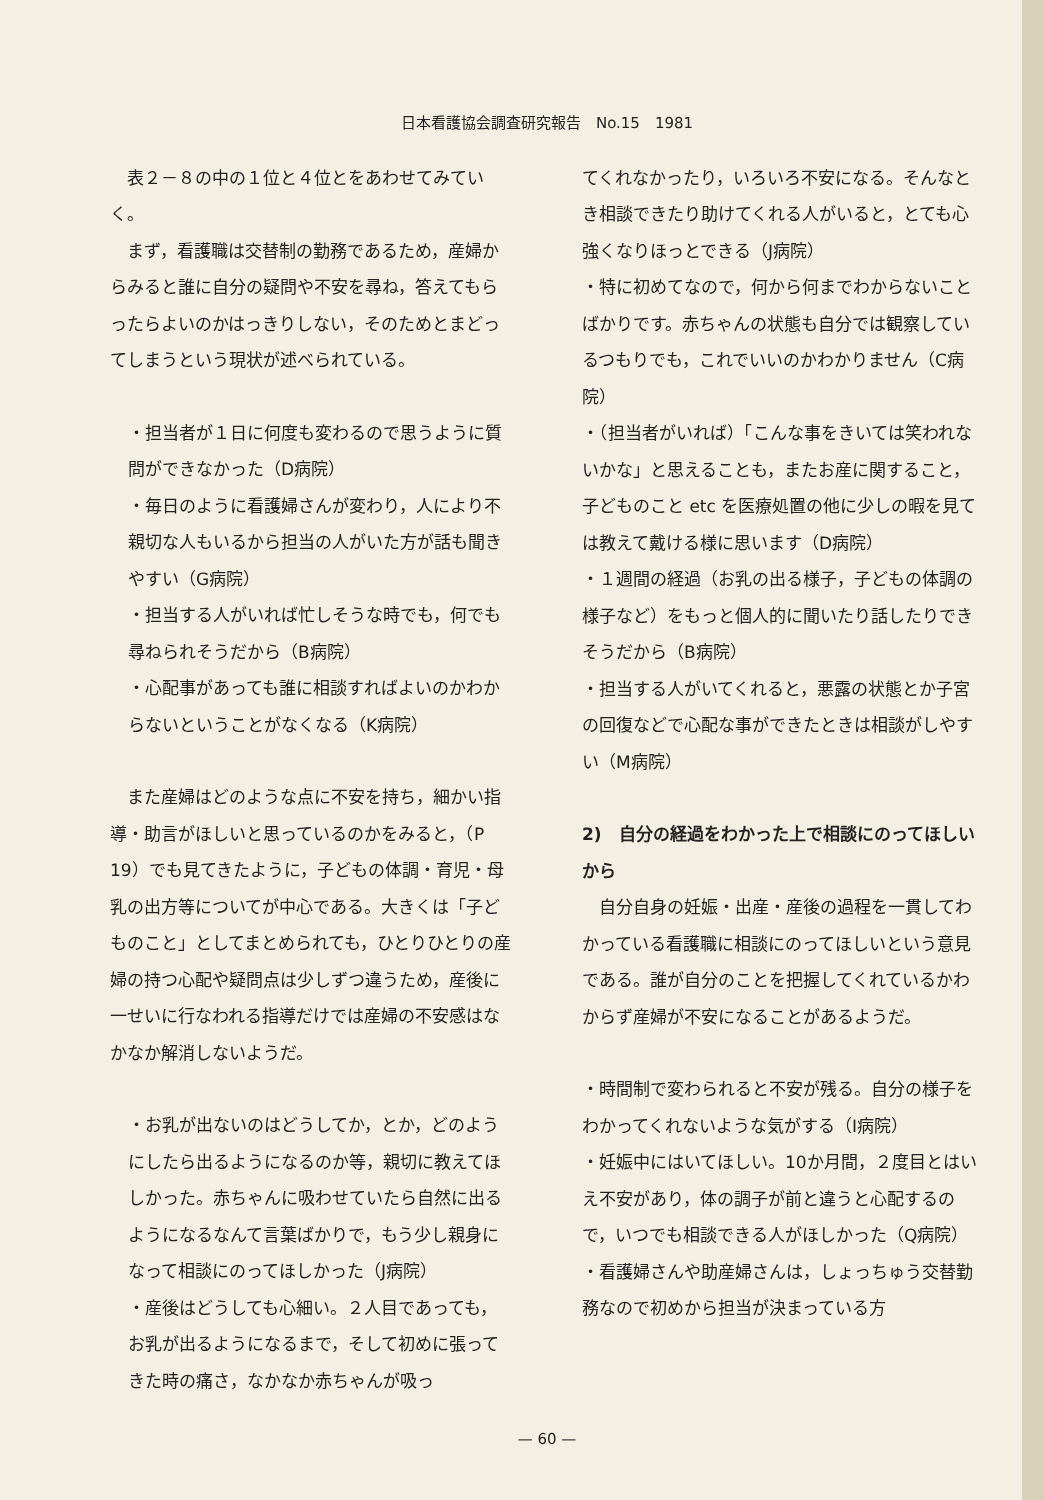日本看護協会調査研究報告　No.15　1981
表２－８の中の１位と４位とをあわせてみていく。
まず，看護職は交替制の勤務であるため，産婦からみると誰に自分の疑問や不安を尋ね，答えてもらったらよいのかはっきりしない，そのためとまどってしまうという現状が述べられている。
・担当者が１日に何度も変わるので思うように質問ができなかった（D病院）
・毎日のように看護婦さんが変わり，人により不親切な人もいるから担当の人がいた方が話も聞きやすい（G病院）
・担当する人がいれば忙しそうな時でも，何でも尋ねられそうだから（B病院）
・心配事があっても誰に相談すればよいのかわからないということがなくなる（K病院）
また産婦はどのような点に不安を持ち，細かい指導・助言がほしいと思っているのかをみると，（P 19）でも見てきたように，子どもの体調・育児・母乳の出方等についてが中心である。大きくは「子どものこと」としてまとめられても，ひとりひとりの産婦の持つ心配や疑問点は少しずつ違うため，産後に一せいに行なわれる指導だけでは産婦の不安感はなかなか解消しないようだ。
・お乳が出ないのはどうしてか，とか，どのようにしたら出るようになるのか等，親切に教えてほしかった。赤ちゃんに吸わせていたら自然に出るようになるなんて言葉ばかりで，もう少し親身になって相談にのってほしかった（J病院）
・産後はどうしても心細い。２人目であっても，お乳が出るようになるまで，そして初めに張ってきた時の痛さ，なかなか赤ちゃんが吸っ
てくれなかったり，いろいろ不安になる。そんなとき相談できたり助けてくれる人がいると，とても心強くなりほっとできる（J病院）
・特に初めてなので，何から何までわからないことばかりです。赤ちゃんの状態も自分では観察しているつもりでも，これでいいのかわかりません（C病院）
・（担当者がいれば）「こんな事をきいては笑われないかな」と思えることも，またお産に関すること，子どものこと etc を医療処置の他に少しの暇を見ては教えて戴ける様に思います（D病院）
・１週間の経過（お乳の出る様子，子どもの体調の様子など）をもっと個人的に聞いたり話したりできそうだから（B病院）
・担当する人がいてくれると，悪露の状態とか子宮の回復などで心配な事ができたときは相談がしやすい（M病院）
2)　自分の経過をわかった上で相談にのってほしいから
自分自身の妊娠・出産・産後の過程を一貫してわかっている看護職に相談にのってほしいという意見である。誰が自分のことを把握してくれているかわからず産婦が不安になることがあるようだ。
・時間制で変わられると不安が残る。自分の様子をわかってくれないような気がする（I病院）
・妊娠中にはいてほしい。10か月間，２度目とはいえ不安があり，体の調子が前と違うと心配するので，いつでも相談できる人がほしかった（Q病院）
・看護婦さんや助産婦さんは，しょっちゅう交替勤務なので初めから担当が決まっている方
— 60 —